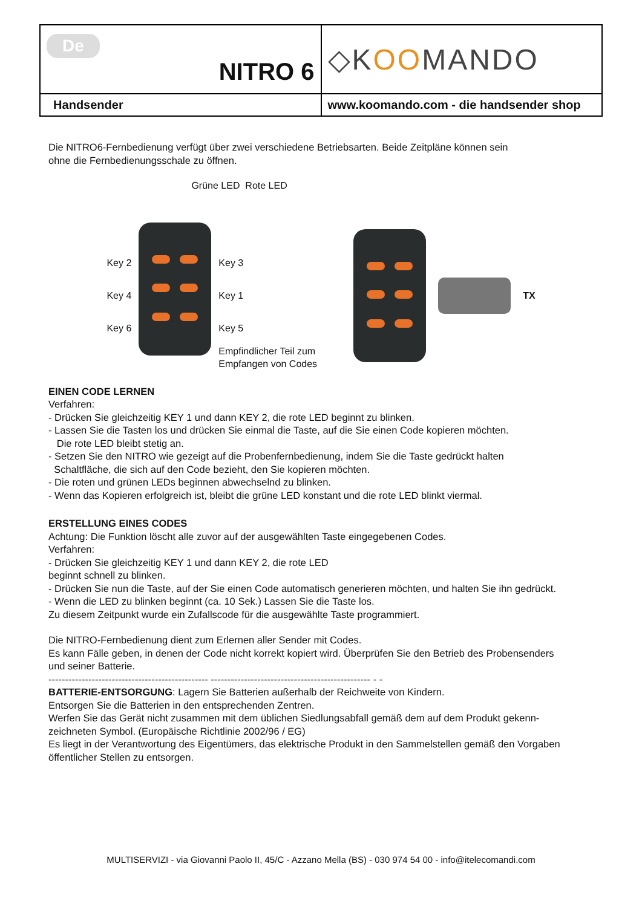| De NITRO 6 | ◇K OO MANDO |
| Handsender | www.koomando.com - die handsender shop |
Die NITRO6-Fernbedienung verfügt über zwei verschiedene Betriebsarten. Beide Zeitpläne können sein
ohne die Fernbedienungsschale zu öffnen.
Grüne LED Rote LED
Key 2
Key 4
Key 6
Key 3
Key 1
Key 5
Empfindlicher Teil zum
Empfangen von Codes
TX
EINEN CODE LERNEN
Verfahren:
- Drücken Sie gleichzeitig KEY 1 und dann KEY 2, die rote LED beginnt zu blinken.
- Lassen Sie die Tasten los und drücken Sie einmal die Taste, auf die Sie einen Code kopieren möchten.
Die rote LED bleibt stetig an.
- Setzen Sie den NITRO wie gezeigt auf die Probenfernbedienung, indem Sie die Taste gedrückt halten
Schaltfläche, die sich auf den Code bezieht, den Sie kopieren möchten.
- Die roten und grünen LEDs beginnen abwechselnd zu blinken.
- Wenn das Kopieren erfolgreich ist, bleibt die grüne LED konstant und die rote LED blinkt viermal.
ERSTELLUNG EINES CODES
Achtung: Die Funktion löscht alle zuvor auf der ausgewählten Taste eingegebenen Codes.
Verfahren:
- Drücken Sie gleichzeitig KEY 1 und dann KEY 2, die rote LED
beginnt schnell zu blinken.
- Drücken Sie nun die Taste, auf der Sie einen Code automatisch generieren möchten, und halten Sie ihn gedrückt.
- Wenn die LED zu blinken beginnt (ca. 10 Sek.) Lassen Sie die Taste los.
Zu diesem Zeitpunkt wurde ein Zufallscode für die ausgewählte Taste programmiert.
Die NITRO-Fernbedienung dient zum Erlernen aller Sender mit Codes.
Es kann Fälle geben, in denen der Code nicht korrekt kopiert wird. Überprüfen Sie den Betrieb des Probensenders
und seiner Batterie.
------------------------------------------------ ------------------------------------------------ - -
BATTERIE-ENTSORGUNG: Lagern Sie Batterien außerhalb der Reichweite von Kindern.
Entsorgen Sie die Batterien in den entsprechenden Zentren.
Werfen Sie das Gerät nicht zusammen mit dem üblichen Siedlungsabfall gemäß dem auf dem Produkt gekenn-
zeichneten Symbol. (Europäische Richtlinie 2002/96 / EG)
Es liegt in der Verantwortung des Eigentümers, das elektrische Produkt in den Sammelstellen gemäß den Vorgaben
öffentlicher Stellen zu entsorgen.
MULTISERVIZI - via Giovanni Paolo II, 45/C - Azzano Mella (BS) - 030 974 54 00 - info@itelecomandi.com